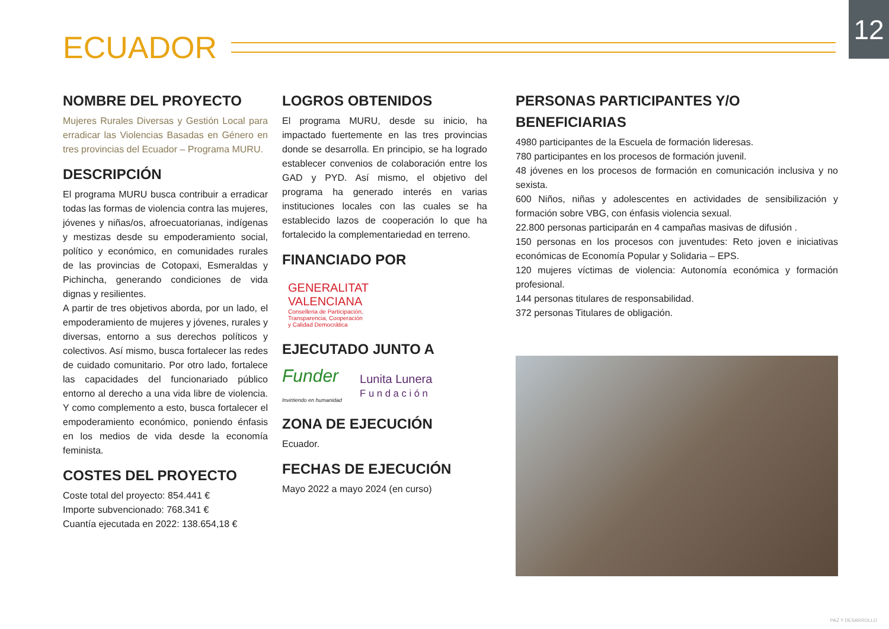12
ECUADOR
NOMBRE DEL PROYECTO
Mujeres Rurales Diversas y Gestión Local para erradicar las Violencias Basadas en Género en tres provincias del Ecuador – Programa MURU.
DESCRIPCIÓN
El programa MURU busca contribuir a erradicar todas las formas de violencia contra las mujeres, jóvenes y niñas/os, afroecuatorianas, indígenas y mestizas desde su empoderamiento social, político y económico, en comunidades rurales de las provincias de Cotopaxi, Esmeraldas y Pichincha, generando condiciones de vida dignas y resilientes.
A partir de tres objetivos aborda, por un lado, el empoderamiento de mujeres y jóvenes, rurales y diversas, entorno a sus derechos políticos y colectivos. Así mismo, busca fortalecer las redes de cuidado comunitario. Por otro lado, fortalece las capacidades del funcionariado público entorno al derecho a una vida libre de violencia. Y como complemento a esto, busca fortalecer el empoderamiento económico, poniendo énfasis en los medios de vida desde la economía feminista.
COSTES DEL PROYECTO
Coste total del proyecto: 854.441 €
Importe subvencionado: 768.341 €
Cuantía ejecutada en 2022: 138.654,18 €
LOGROS OBTENIDOS
El programa MURU, desde su inicio, ha impactado fuertemente en las tres provincias donde se desarrolla. En principio, se ha logrado establecer convenios de colaboración entre los GAD y PYD. Así mismo, el objetivo del programa ha generado interés en varias instituciones locales con las cuales se ha establecido lazos de cooperación lo que ha fortalecido la complementariedad en terreno.
FINANCIADO POR
GENERALITAT
VALENCIANA
Conselleria de Participación,
Transparencia, Cooperación
y Calidad Democrática
EJECUTADO JUNTO A
Funder
Invirtiendo en humanidad
Lunita Lunera
F u n d a c i ó n
ZONA DE EJECUCIÓN
Ecuador.
FECHAS DE EJECUCIÓN
Mayo 2022 a mayo 2024 (en curso)
PERSONAS PARTICIPANTES Y/O BENEFICIARIAS
4980 participantes de la Escuela de formación lideresas.
780 participantes en los procesos de formación juvenil.
48 jóvenes en los procesos de formación en comunicación inclusiva y no sexista.
600 Niños, niñas y adolescentes en actividades de sensibilización y formación sobre VBG, con énfasis violencia sexual.
22.800 personas participarán en 4 campañas masivas de difusión .
150 personas en los procesos con juventudes: Reto joven e iniciativas económicas de Economía Popular y Solidaria – EPS.
120 mujeres víctimas de violencia: Autonomía económica y formación profesional.
144 personas titulares de responsabilidad.
372 personas Titulares de obligación.
PAZ Y DESARROLLO